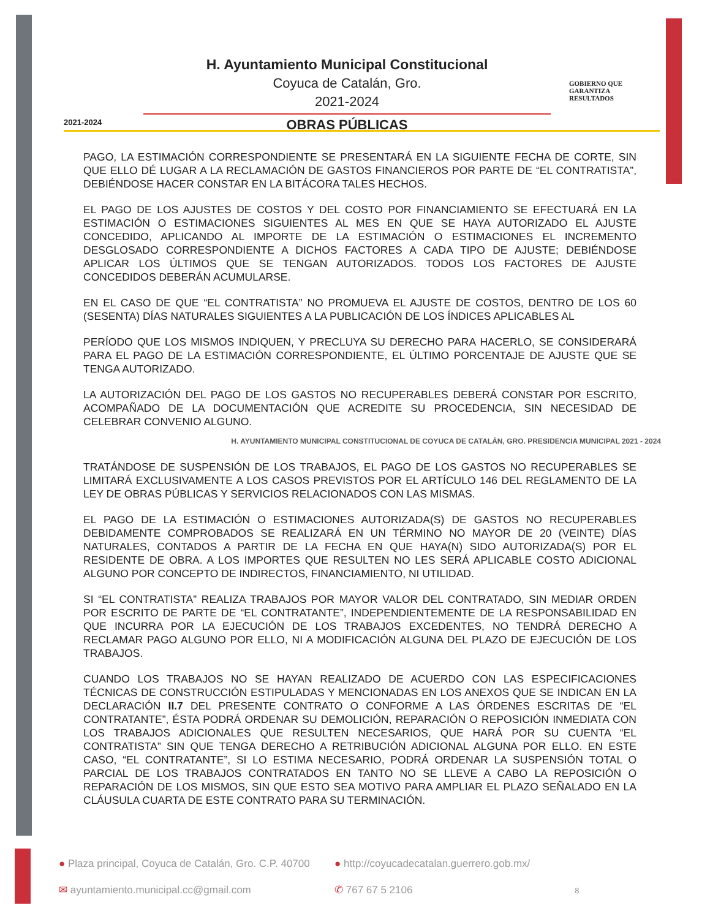2021-2024
H. Ayuntamiento Municipal Constitucional
Coyuca de Catalán, Gro.
2021-2024
OBRAS PÚBLICAS
GOBIERNO QUE
GARANTIZA
RESULTADOS
PAGO, LA ESTIMACIÓN CORRESPONDIENTE SE PRESENTARÁ EN LA SIGUIENTE FECHA DE CORTE, SIN QUE ELLO DÉ LUGAR A LA RECLAMACIÓN DE GASTOS FINANCIEROS POR PARTE DE “EL CONTRATISTA”, DEBIÉNDOSE HACER CONSTAR EN LA BITÁCORA TALES HECHOS.
EL PAGO DE LOS AJUSTES DE COSTOS Y DEL COSTO POR FINANCIAMIENTO SE EFECTUARÁ EN LA ESTIMACIÓN O ESTIMACIONES SIGUIENTES AL MES EN QUE SE HAYA AUTORIZADO EL AJUSTE CONCEDIDO, APLICANDO AL IMPORTE DE LA ESTIMACIÓN O ESTIMACIONES EL INCREMENTO DESGLOSADO CORRESPONDIENTE A DICHOS FACTORES A CADA TIPO DE AJUSTE; DEBIÉNDOSE APLICAR LOS ÚLTIMOS QUE SE TENGAN AUTORIZADOS. TODOS LOS FACTORES DE AJUSTE CONCEDIDOS DEBERÁN ACUMULARSE.
EN EL CASO DE QUE “EL CONTRATISTA” NO PROMUEVA EL AJUSTE DE COSTOS, DENTRO DE LOS 60 (SESENTA) DÍAS NATURALES SIGUIENTES A LA PUBLICACIÓN DE LOS ÍNDICES APLICABLES AL
PERÍODO QUE LOS MISMOS INDIQUEN, Y PRECLUYA SU DERECHO PARA HACERLO, SE CONSIDERARÁ PARA EL PAGO DE LA ESTIMACIÓN CORRESPONDIENTE, EL ÚLTIMO PORCENTAJE DE AJUSTE QUE SE TENGA AUTORIZADO.
LA AUTORIZACIÓN DEL PAGO DE LOS GASTOS NO RECUPERABLES DEBERÁ CONSTAR POR ESCRITO, ACOMPAÑADO DE LA DOCUMENTACIÓN QUE ACREDITE SU PROCEDENCIA, SIN NECESIDAD DE CELEBRAR CONVENIO ALGUNO.
H. AYUNTAMIENTO MUNICIPAL CONSTITUCIONAL DE COYUCA DE CATALÁN, GRO. PRESIDENCIA MUNICIPAL 2021 - 2024
TRATÁNDOSE DE SUSPENSIÓN DE LOS TRABAJOS, EL PAGO DE LOS GASTOS NO RECUPERABLES SE LIMITARÁ EXCLUSIVAMENTE A LOS CASOS PREVISTOS POR EL ARTÍCULO 146 DEL REGLAMENTO DE LA LEY DE OBRAS PÚBLICAS Y SERVICIOS RELACIONADOS CON LAS MISMAS.
EL PAGO DE LA ESTIMACIÓN O ESTIMACIONES AUTORIZADA(S) DE GASTOS NO RECUPERABLES DEBIDAMENTE COMPROBADOS SE REALIZARÁ EN UN TÉRMINO NO MAYOR DE 20 (VEINTE) DÍAS NATURALES, CONTADOS A PARTIR DE LA FECHA EN QUE HAYA(N) SIDO AUTORIZADA(S) POR EL RESIDENTE DE OBRA. A LOS IMPORTES QUE RESULTEN NO LES SERÁ APLICABLE COSTO ADICIONAL ALGUNO POR CONCEPTO DE INDIRECTOS, FINANCIAMIENTO, NI UTILIDAD.
SI “EL CONTRATISTA” REALIZA TRABAJOS POR MAYOR VALOR DEL CONTRATADO, SIN MEDIAR ORDEN POR ESCRITO DE PARTE DE “EL CONTRATANTE”, INDEPENDIENTEMENTE DE LA RESPONSABILIDAD EN QUE INCURRA POR LA EJECUCIÓN DE LOS TRABAJOS EXCEDENTES, NO TENDRÁ DERECHO A RECLAMAR PAGO ALGUNO POR ELLO, NI A MODIFICACIÓN ALGUNA DEL PLAZO DE EJECUCIÓN DE LOS TRABAJOS.
CUANDO LOS TRABAJOS NO SE HAYAN REALIZADO DE ACUERDO CON LAS ESPECIFICACIONES TÉCNICAS DE CONSTRUCCIÓN ESTIPULADAS Y MENCIONADAS EN LOS ANEXOS QUE SE INDICAN EN LA DECLARACIÓN II.7 DEL PRESENTE CONTRATO O CONFORME A LAS ÓRDENES ESCRITAS DE “EL CONTRATANTE”, ÉSTA PODRÁ ORDENAR SU DEMOLICIÓN, REPARACIÓN O REPOSICIÓN INMEDIATA CON LOS TRABAJOS ADICIONALES QUE RESULTEN NECESARIOS, QUE HARÁ POR SU CUENTA “EL CONTRATISTA” SIN QUE TENGA DERECHO A RETRIBUCIÓN ADICIONAL ALGUNA POR ELLO. EN ESTE CASO, “EL CONTRATANTE”, SI LO ESTIMA NECESARIO, PODRÁ ORDENAR LA SUSPENSIÓN TOTAL O PARCIAL DE LOS TRABAJOS CONTRATADOS EN TANTO NO SE LLEVE A CABO LA REPOSICIÓN O REPARACIÓN DE LOS MISMOS, SIN QUE ESTO SEA MOTIVO PARA AMPLIAR EL PLAZO SEÑALADO EN LA CLÁUSULA CUARTA DE ESTE CONTRATO PARA SU TERMINACIÓN.
● Plaza principal, Coyuca de Catalán, Gro. C.P. 40700
● http://coyucadecatalan.guerrero.gob.mx/
✉ ayuntamiento.municipal.cc@gmail.com
✆ 767 67 5 2106 8